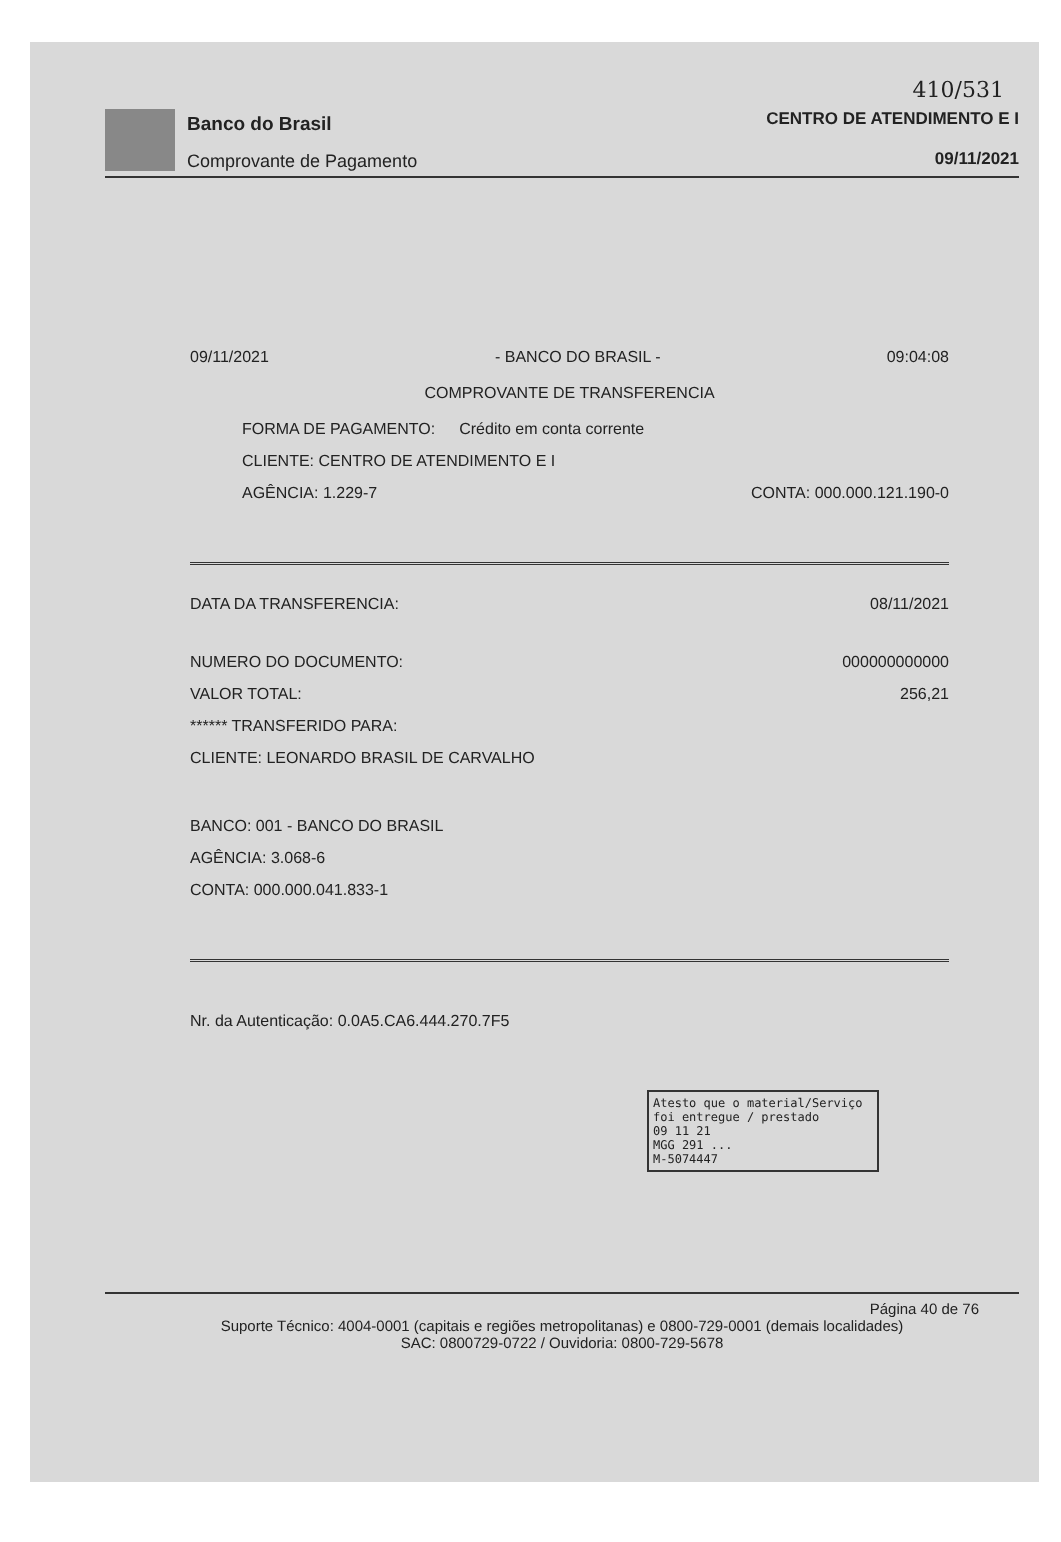410/531
Banco do Brasil
Comprovante de Pagamento
CENTRO DE ATENDIMENTO E I
09/11/2021
09/11/2021 - BANCO DO BRASIL - 09:04:08
COMPROVANTE DE TRANSFERENCIA
FORMA DE PAGAMENTO: Crédito em conta corrente
CLIENTE: CENTRO DE ATENDIMENTO E I
AGÊNCIA: 1.229-7 CONTA: 000.000.121.190-0
DATA DA TRANSFERENCIA: 08/11/2021
NUMERO DO DOCUMENTO: 000000000000
VALOR TOTAL: 256,21
****** TRANSFERIDO PARA:
CLIENTE: LEONARDO BRASIL DE CARVALHO
BANCO: 001 - BANCO DO BRASIL
AGÊNCIA: 3.068-6
CONTA: 000.000.041.833-1
Nr. da Autenticação: 0.0A5.CA6.444.270.7F5
Atesto que o material/Serviço foi entregue / prestado
09 11 21
MGG 291 ...
M-5074447
Página 40 de 76
Suporte Técnico: 4004-0001 (capitais e regiões metropolitanas) e 0800-729-0001 (demais localidades)
SAC: 0800729-0722 / Ouvidoria: 0800-729-5678